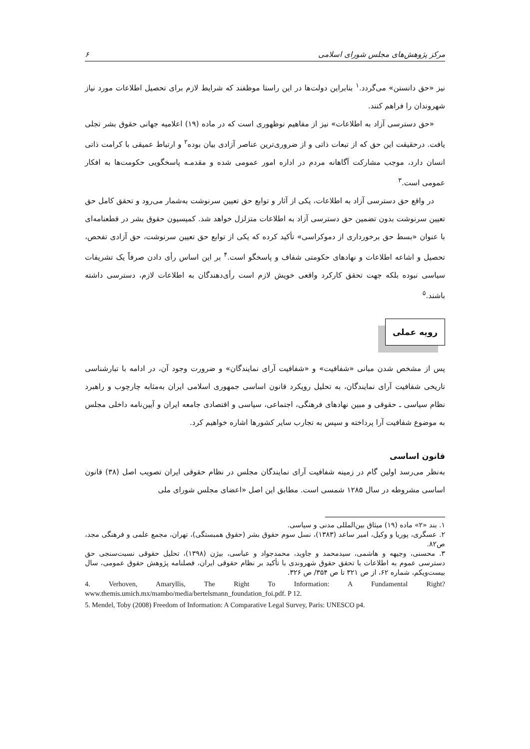مرکز پژوهش‌های مجلس شورای اسلامی ۶
نیز «حق دانستن» می‌گردد.<sup>۱</sup> بنابراین دولت‌ها در این راستا موظفند که شرایط لازم برای تحصیل اطلاعات مورد نیاز شهروندان را فراهم کنند.
«حق دسترسی آزاد به اطلاعات» نیز از مفاهیم نوظهوری است که در ماده (۱۹) اعلامیه جهانی حقوق بشر تجلی یافت. درحقیقت این حق که از تبعات ذاتی و از ضروری‌ترین عناصر آزادی بیان بوده<sup>۲</sup> و ارتباط عمیقی با کرامت ذاتی انسان دارد، موجب مشارکت آگاهانه مردم در اداره امور عمومی شده و مقدمـه پاسخگویی حکومت‌ها به افکار عمومی است.<sup>۳</sup>
در واقع حق دسترسی آزاد به اطلاعات، یکی از آثار و توابع حق تعیین سرنوشت به‌شمار می‌رود و تحقق کامل حق تعیین سرنوشت بدون تضمین حق دسترسی آزاد به اطلاعات متزلزل خواهد شد. کمیسیون حقوق بشر در قطعنامه‌ای با عنوان «بسط حق برخورداری از دموکراسی» تأکید کرده که یکی از توابع حق تعیین سرنوشت، حق آزادی تفحص، تحصیل و اشاعه اطلاعات و نهادهای حکومتی شفاف و پاسخگو است.<sup>۴</sup> بر این اساس رأی دادن صرفاً یک تشریفات سیاسی نبوده بلکه جهت تحقق کارکرد واقعی خویش لازم است رأی‌دهندگان به اطلاعات لازم، دسترسی داشته باشند.<sup>۵</sup>
رویه عملی
پس از مشخص شدن مبانی «شفافیت» و «شفافیت آرای نمایندگان» و ضرورت وجود آن، در ادامه با تبارشناسی تاریخی شفافیت آرای نمایندگان، به تحلیل رویکرد قانون اساسی جمهوری اسلامی ایران به‌مثابه چارچوب و راهبرد نظام سیاسی ـ حقوقی و مبین نهادهای فرهنگی، اجتماعی، سیاسی و اقتصادی جامعه ایران و آیین‌نامه داخلی مجلس به موضوع شفافیت آرا پرداخته و سپس به تجارب سایر کشورها اشاره خواهیم کرد.
قانون اساسی
به‌نظر می‌رسد اولین گام در زمینه شفافیت آرای نمایندگان مجلس در نظام حقوقی ایران تصویب اصل (۳۸) قانون اساسی مشروطه در سال ۱۲۸۵ شمسی است. مطابق این اصل «اعضای مجلس شورای ملی
۱. بند «۲» ماده (۱۹) میثاق بین‌المللی مدنی و سیاسی.
۲. عسگری، پوریا و وکیل، امیر ساعد (۱۳۸۳)، نسل سوم حقوق بشر (حقوق همبستگی)، تهران، مجمع علمی و فرهنگی مجد، ص۸۲.
۳. محسنی، وجیهه و هاشمی، سیدمحمد و جاوید، محمدجواد و عباسی، بیژن (۱۳۹۸)، تحلیل حقوقی نسبت‌سنجی حق دسترسی عموم به اطلاعات با تحقق حقوق شهروندی با تأکید بر نظام حقوقی ایران، فصلنامه پژوهش حقوق عمومی، سال بیست‌ویکم، شماره ۶۲، از ص ۳۲۱ تا ص ۳۵۴/ ص ۳۲۶.
4. Verhoven, Amaryllis, The Right To Information: A Fundamental Right? www.themis.umich.mx/mambo/media/bertelsmann_foundation_foi.pdf. P 12.
5. Mendel, Toby (2008) Freedom of Information: A Comparative Legal Survey, Paris: UNESCO p4.